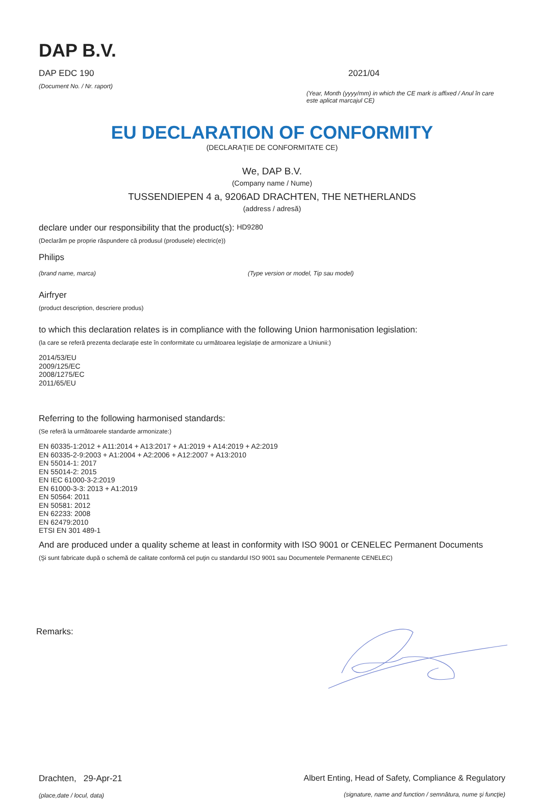DAP B.V.
DAP EDC 190
(Document No. / Nr. raport)
2021/04
(Year, Month (yyyy/mm) in which the CE mark is affixed / Anul în care este aplicat marcajul CE)
EU DECLARATION OF CONFORMITY
(DECLARAŢIE DE CONFORMITATE CE)
We, DAP B.V.
(Company name / Nume)
TUSSENDIEPEN 4 a, 9206AD DRACHTEN, THE NETHERLANDS
(address / adresă)
declare under our responsibility that the product(s): HD9280
(Declarăm pe proprie răspundere că produsul (produsele) electric(e))
Philips
(brand name, marca) (Type version or model, Tip sau model)
Airfryer
(product description, descriere produs)
to which this declaration relates is in compliance with the following Union harmonisation legislation:
(la care se referă prezenta declarație este în conformitate cu următoarea legislație de armonizare a Uniunii:)
2014/53/EU
2009/125/EC
2008/1275/EC
2011/65/EU
Referring to the following harmonised standards:
(Se referă la următoarele standarde armonizate:)
EN 60335-1:2012 + A11:2014 + A13:2017 + A1:2019 + A14:2019 + A2:2019
EN 60335-2-9:2003 + A1:2004 + A2:2006 + A12:2007 + A13:2010
EN 55014-1: 2017
EN 55014-2: 2015
EN IEC 61000-3-2:2019
EN 61000-3-3: 2013 + A1:2019
EN 50564: 2011
EN 50581: 2012
EN 62233: 2008
EN 62479:2010
ETSI EN 301 489-1
And are produced under a quality scheme at least in conformity with ISO 9001 or CENELEC Permanent Documents
(Şi sunt fabricate după o schemă de calitate conformă cel puţin cu standardul ISO 9001 sau Documentele Permanente CENELEC)
Remarks:
Drachten, 29-Apr-21
(place,date / locul, data)
Albert Enting, Head of Safety, Compliance & Regulatory
(signature, name and function / semnătura, nume şi funcţie)